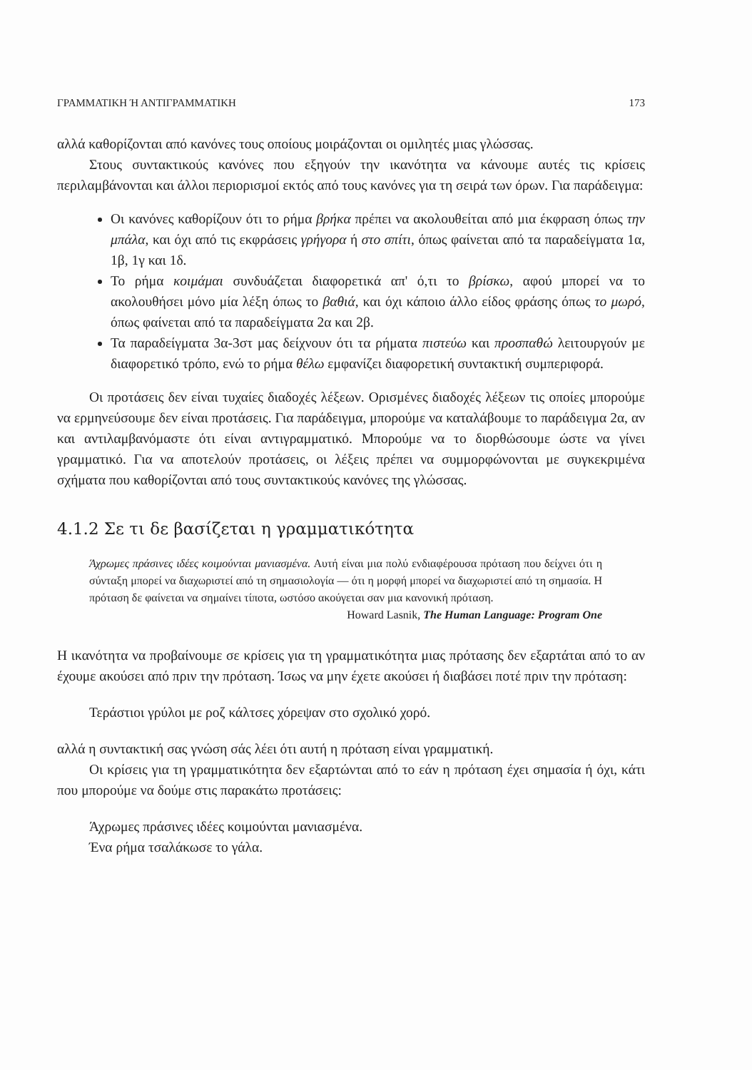ΓΡΑΜΜΑΤΙΚΗ Ή ΑΝΤΙΓΡΑΜΜΑΤΙΚΗ 173
αλλά καθορίζονται από κανόνες τους οποίους μοιράζονται οι ομιλητές μιας γλώσσας.
Στους συντακτικούς κανόνες που εξηγούν την ικανότητα να κάνουμε αυτές τις κρίσεις περιλαμβάνονται και άλλοι περιορισμοί εκτός από τους κανόνες για τη σειρά των όρων. Για παράδειγμα:
Οι κανόνες καθορίζουν ότι το ρήμα βρήκα πρέπει να ακολουθείται από μια έκφραση όπως την μπάλα, και όχι από τις εκφράσεις γρήγορα ή στο σπίτι, όπως φαίνεται από τα παραδείγματα 1α, 1β, 1γ και 1δ.
Το ρήμα κοιμάμαι συνδυάζεται διαφορετικά απ' ό,τι το βρίσκω, αφού μπορεί να το ακολουθήσει μόνο μία λέξη όπως το βαθιά, και όχι κάποιο άλλο είδος φράσης όπως το μωρό, όπως φαίνεται από τα παραδείγματα 2α και 2β.
Τα παραδείγματα 3α-3στ μας δείχνουν ότι τα ρήματα πιστεύω και προσπαθώ λειτουργούν με διαφορετικό τρόπο, ενώ το ρήμα θέλω εμφανίζει διαφορετική συντακτική συμπεριφορά.
Οι προτάσεις δεν είναι τυχαίες διαδοχές λέξεων. Ορισμένες διαδοχές λέξεων τις οποίες μπορούμε να ερμηνεύσουμε δεν είναι προτάσεις. Για παράδειγμα, μπορούμε να καταλάβουμε το παράδειγμα 2α, αν και αντιλαμβανόμαστε ότι είναι αντιγραμματικό. Μπορούμε να το διορθώσουμε ώστε να γίνει γραμματικό. Για να αποτελούν προτάσεις, οι λέξεις πρέπει να συμμορφώνονται με συγκεκριμένα σχήματα που καθορίζονται από τους συντακτικούς κανόνες της γλώσσας.
4.1.2 Σε τι δε βασίζεται η γραμματικότητα
Άχρωμες πράσινες ιδέες κοιμούνται μανιασμένα. Αυτή είναι μια πολύ ενδιαφέρουσα πρόταση που δείχνει ότι η σύνταξη μπορεί να διαχωριστεί από τη σημασιολογία — ότι η μορφή μπορεί να διαχωριστεί από τη σημασία. Η πρόταση δε φαίνεται να σημαίνει τίποτα, ωστόσο ακούγεται σαν μια κανονική πρόταση.
Howard Lasnik, The Human Language: Program One
Η ικανότητα να προβαίνουμε σε κρίσεις για τη γραμματικότητα μιας πρότασης δεν εξαρτάται από το αν έχουμε ακούσει από πριν την πρόταση. Ίσως να μην έχετε ακούσει ή διαβάσει ποτέ πριν την πρόταση:
Τεράστιοι γρύλοι με ροζ κάλτσες χόρεψαν στο σχολικό χορό.
αλλά η συντακτική σας γνώση σάς λέει ότι αυτή η πρόταση είναι γραμματική.
Οι κρίσεις για τη γραμματικότητα δεν εξαρτώνται από το εάν η πρόταση έχει σημασία ή όχι, κάτι που μπορούμε να δούμε στις παρακάτω προτάσεις:
Άχρωμες πράσινες ιδέες κοιμούνται μανιασμένα.
Ένα ρήμα τσαλάκωσε το γάλα.